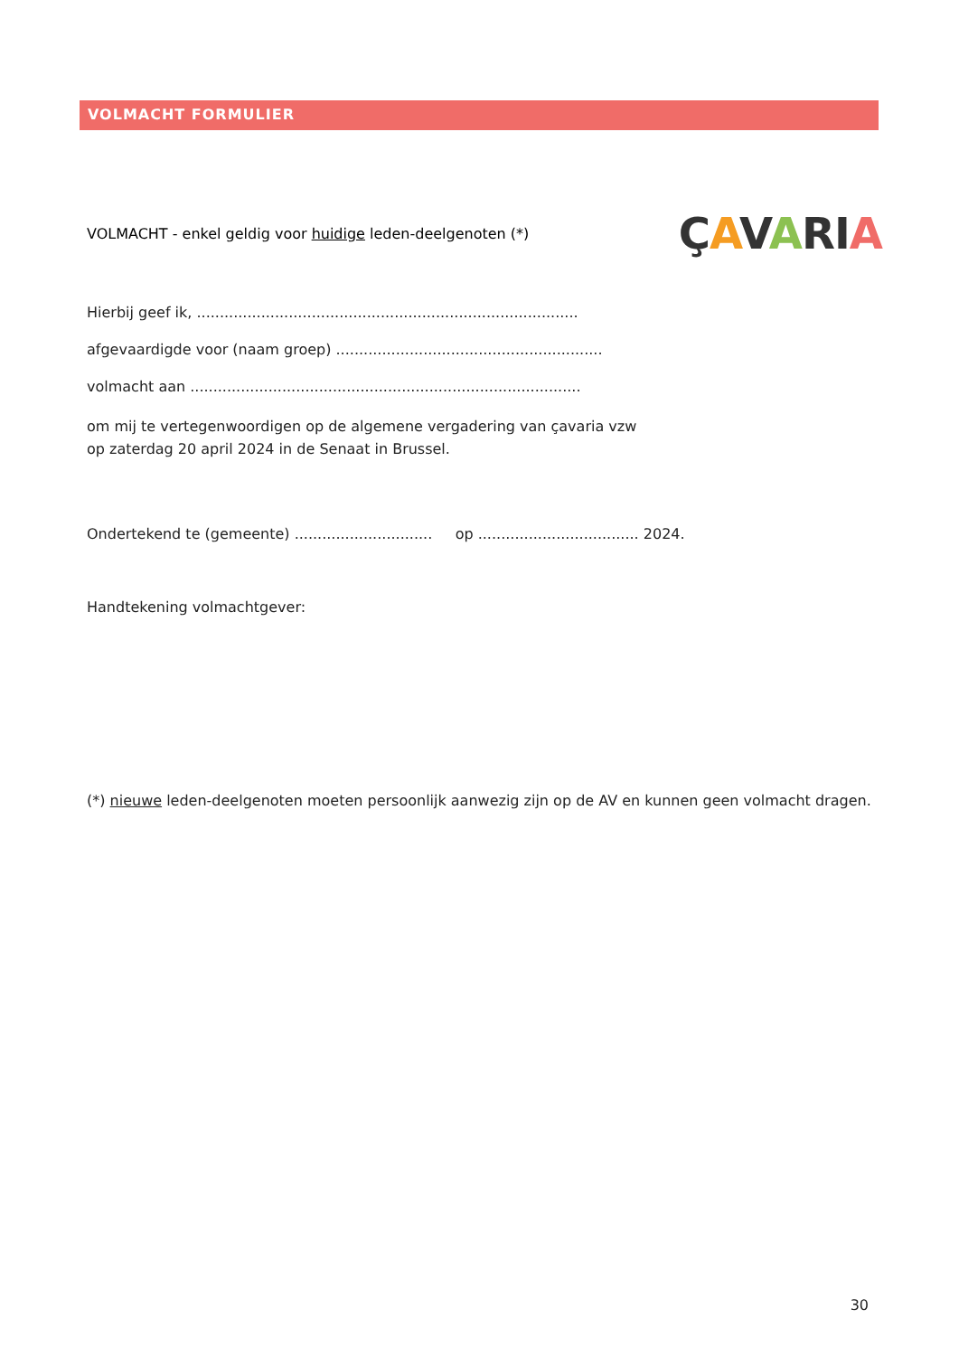VOLMACHT FORMULIER
VOLMACHT - enkel geldig voor huidige leden-deelgenoten (*)
ÇAVARIA
Hierbij geef ik, ...................................................................................
afgevaardigde voor (naam groep) ..........................................................
volmacht aan .....................................................................................
om mij te vertegenwoordigen op de algemene vergadering van çavaria vzw
op zaterdag 20 april 2024 in de Senaat in Brussel.
Ondertekend te (gemeente) .............................. op ................................... 2024.
Handtekening volmachtgever:
(*) nieuwe leden-deelgenoten moeten persoonlijk aanwezig zijn op de AV en kunnen geen volmacht dragen.
30